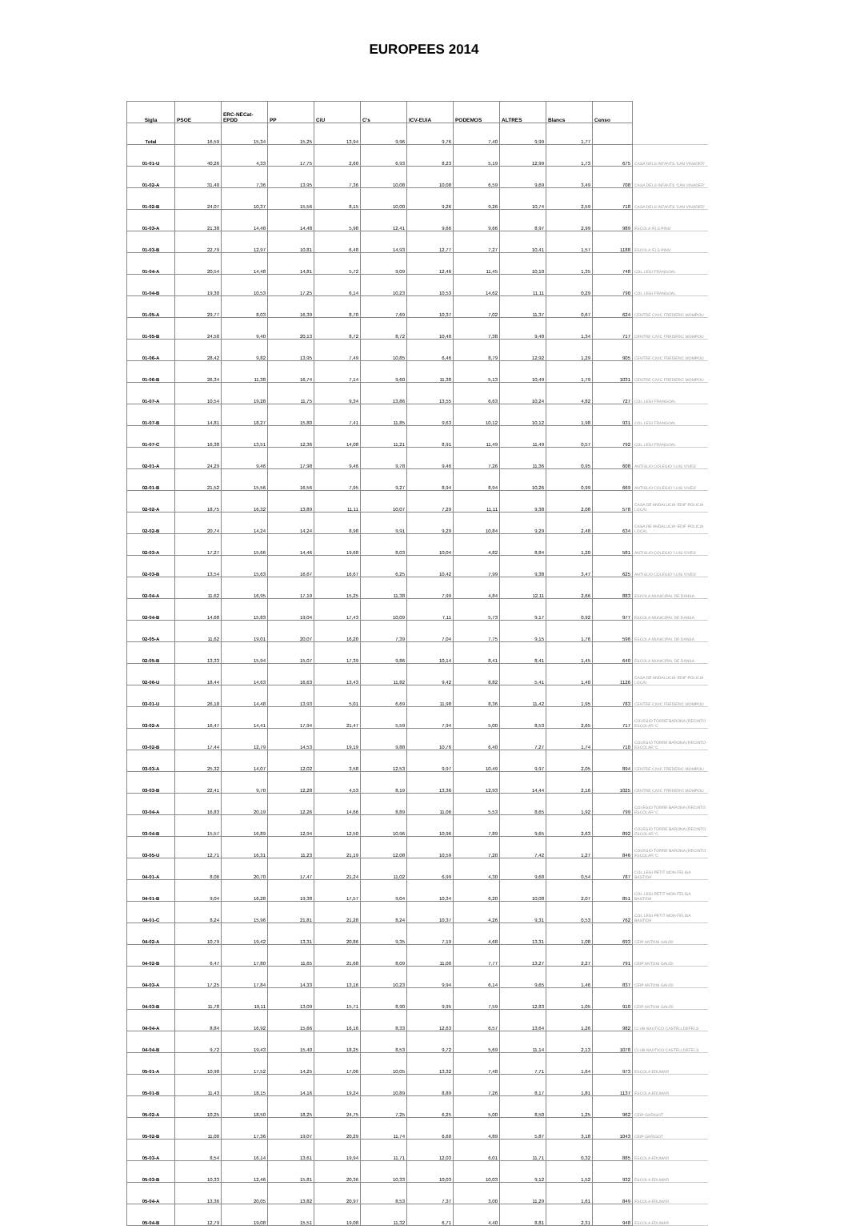EUROPEES 2014
| Sigla | PSOE | ERC-NECat-EPDD | PP | CiU | C's | ICV-EUiA | PODEMOS | ALTRES | Blancs | Censo | |
| --- | --- | --- | --- | --- | --- | --- | --- | --- | --- | --- | --- |
| Total | 16,59 | 15,34 | 15,25 | 13,94 | 9,96 | 9,76 | 7,40 | 9,99 | 1,77 | | |
| 01-01-U | 40,26 | 4,33 | 17,75 | 2,60 | 6,93 | 8,23 | 5,19 | 12,99 | 1,73 | 675 | CASA DELS INFANTS 'CAN VINADER' |
| 01-02-A | 31,40 | 7,36 | 13,95 | 7,36 | 10,08 | 10,08 | 6,59 | 9,69 | 3,49 | 708 | CASA DELS INFANTS 'CAN VINADER' |
| 01-02-B | 24,07 | 10,37 | 15,56 | 8,15 | 10,00 | 9,26 | 9,26 | 10,74 | 2,59 | 718 | CASA DELS INFANTS 'CAN VINADER' |
| 01-03-A | 21,38 | 14,48 | 14,48 | 5,98 | 12,41 | 9,66 | 9,66 | 8,97 | 2,99 | 989 | ESCOLA 'ELS PINS' |
| 01-03-B | 22,79 | 12,97 | 10,81 | 6,48 | 14,93 | 12,77 | 7,27 | 10,41 | 1,57 | 1188 | ESCOLA 'ELS PINS' |
| 01-04-A | 20,54 | 14,48 | 14,81 | 5,72 | 9,09 | 12,46 | 11,45 | 10,10 | 1,35 | 748 | COL.LEGI FRANGOAL |
| 01-04-B | 19,30 | 10,53 | 17,25 | 6,14 | 10,23 | 10,53 | 14,62 | 11,11 | 0,29 | 790 | COL.LEGI FRANGOAL |
| 01-05-A | 29,77 | 8,03 | 16,39 | 8,70 | 7,69 | 10,37 | 7,02 | 11,37 | 0,67 | 624 | CENTRE CIVIC FREDERIC MOMPOU |
| 01-05-B | 24,50 | 9,40 | 20,13 | 8,72 | 8,72 | 10,40 | 7,38 | 9,40 | 1,34 | 717 | CENTRE CIVIC FREDERIC MOMPOU |
| 01-06-A | 28,42 | 9,82 | 13,95 | 7,49 | 10,85 | 6,46 | 8,79 | 12,92 | 1,29 | 905 | CENTRE CIVIC FREDERIC MOMPOU |
| 01-06-B | 26,34 | 11,38 | 16,74 | 7,14 | 9,60 | 11,38 | 5,13 | 10,49 | 1,79 | 1031 | CENTRE CIVIC FREDERIC MOMPOU |
| 01-07-A | 10,54 | 19,28 | 11,75 | 9,34 | 13,86 | 13,55 | 6,63 | 10,24 | 4,82 | 727 | COL.LEGI FRANGOAL |
| 01-07-B | 14,81 | 18,27 | 15,80 | 7,41 | 11,85 | 9,63 | 10,12 | 10,12 | 1,98 | 931 | COL.LEGI FRANGOAL |
| 01-07-C | 16,38 | 13,51 | 12,36 | 14,08 | 11,21 | 8,91 | 11,49 | 11,49 | 0,57 | 792 | COL.LEGI FRANGOAL |
| 02-01-A | 24,29 | 9,46 | 17,98 | 9,46 | 9,78 | 9,46 | 7,26 | 11,36 | 0,95 | 608 | ANTIGUO COLEGIO 'LUIS VIVES' |
| 02-01-B | 21,52 | 15,56 | 16,56 | 7,95 | 9,27 | 8,94 | 8,94 | 10,26 | 0,99 | 669 | ANTIGUO COLEGIO 'LUIS VIVES' |
| 02-02-A | 18,75 | 16,32 | 13,89 | 11,11 | 10,07 | 7,29 | 11,11 | 9,38 | 2,08 | 578 | CASA DE ANDALUCIA' EDIF POLICIA LOCAL |
| 02-02-B | 20,74 | 14,24 | 14,24 | 8,98 | 9,91 | 9,29 | 10,84 | 9,29 | 2,48 | 634 | CASA DE ANDALUCIA' EDIF POLICIA LOCAL |
| 02-03-A | 17,27 | 15,66 | 14,46 | 19,68 | 8,03 | 10,04 | 4,82 | 8,84 | 1,20 | 581 | ANTIGUO COLEGIO 'LUIS VIVES' |
| 02-03-B | 13,54 | 15,63 | 16,67 | 16,67 | 6,25 | 10,42 | 7,99 | 9,38 | 3,47 | 625 | ANTIGUO COLEGIO 'LUIS VIVES' |
| 02-04-A | 11,62 | 16,95 | 17,19 | 15,25 | 11,38 | 7,99 | 4,84 | 12,11 | 2,66 | 883 | ESCOLA MUNICIPAL DE DANSA |
| 02-04-B | 14,68 | 15,83 | 19,04 | 17,43 | 10,09 | 7,11 | 5,73 | 9,17 | 0,92 | 977 | ESCOLA MUNICIPAL DE DANSA |
| 02-05-A | 11,62 | 19,01 | 20,07 | 16,20 | 7,39 | 7,04 | 7,75 | 9,15 | 1,76 | 596 | ESCOLA MUNICIPAL DE DANSA |
| 02-05-B | 13,33 | 15,94 | 15,07 | 17,39 | 9,86 | 10,14 | 8,41 | 8,41 | 1,45 | 640 | ESCOLA MUNICIPAL DE DANSA |
| 02-06-U | 18,44 | 14,63 | 16,63 | 13,43 | 11,82 | 9,42 | 8,82 | 5,41 | 1,40 | 1126 | CASA DE ANDALUCIA' EDIF POLICIA LOCAL |
| 03-01-U | 26,18 | 14,48 | 13,93 | 5,01 | 6,69 | 11,98 | 8,36 | 11,42 | 1,95 | 783 | CENTRE CIVIC FREDERIC MOMPOU |
| 03-02-A | 16,47 | 14,41 | 17,94 | 21,47 | 5,59 | 7,94 | 5,00 | 8,53 | 2,65 | 717 | COLEGIO TORRE BARONA (RECINTO ESCOLAR 'C |
| 03-02-B | 17,44 | 12,79 | 14,53 | 19,19 | 9,88 | 10,76 | 6,40 | 7,27 | 1,74 | 710 | COLEGIO TORRE BARONA (RECINTO ESCOLAR 'C |
| 03-03-A | 25,32 | 14,07 | 12,02 | 3,58 | 12,53 | 9,97 | 10,49 | 9,97 | 2,05 | 894 | CENTRE CIVIC FREDERIC MOMPOU |
| 03-03-B | 22,41 | 9,70 | 12,28 | 4,53 | 8,19 | 13,36 | 12,93 | 14,44 | 2,16 | 1025 | CENTRE CIVIC FREDERIC MOMPOU |
| 03-04-A | 16,83 | 20,19 | 12,26 | 14,66 | 8,89 | 11,06 | 5,53 | 8,65 | 1,92 | 799 | COLEGIO TORRE BARONA (RECINTO ESCOLAR 'C |
| 03-04-B | 15,57 | 16,89 | 12,94 | 12,50 | 10,96 | 10,96 | 7,89 | 9,65 | 2,63 | 892 | COLEGIO TORRE BARONA (RECINTO ESCOLAR 'C |
| 03-05-U | 12,71 | 16,31 | 11,23 | 21,19 | 12,08 | 10,59 | 7,20 | 7,42 | 1,27 | 846 | COLEGIO TORRE BARONA (RECINTO ESCOLAR 'C |
| 04-01-A | 8,06 | 20,70 | 17,47 | 21,24 | 11,02 | 6,99 | 4,30 | 9,68 | 0,54 | 787 | COL.LEGI PETIT MON-FELISA BASTIDA |
| 04-01-B | 9,04 | 16,28 | 19,38 | 17,57 | 9,04 | 10,34 | 6,20 | 10,08 | 2,07 | 851 | COL.LEGI PETIT MON-FELISA BASTIDA |
| 04-01-C | 8,24 | 15,96 | 21,81 | 21,28 | 8,24 | 10,37 | 4,26 | 9,31 | 0,53 | 762 | COL.LEGI PETIT MON-FELISA BASTIDA |
| 04-02-A | 10,79 | 19,42 | 13,31 | 20,86 | 9,35 | 7,19 | 4,68 | 13,31 | 1,08 | 693 | CEIP ANTONI GAUDI |
| 04-02-B | 6,47 | 17,80 | 11,65 | 21,68 | 8,09 | 11,00 | 7,77 | 13,27 | 2,27 | 791 | CEIP ANTONI GAUDI |
| 04-03-A | 17,25 | 17,84 | 14,33 | 13,16 | 10,23 | 9,94 | 6,14 | 9,65 | 1,46 | 837 | CEIP ANTONI GAUDI |
| 04-03-B | 11,78 | 19,11 | 13,09 | 15,71 | 8,90 | 9,95 | 7,59 | 12,83 | 1,05 | 910 | CEIP ANTONI GAUDI |
| 04-04-A | 8,84 | 16,92 | 15,66 | 16,16 | 8,33 | 12,63 | 6,57 | 13,64 | 1,26 | 982 | CLUB NAUTICO CASTELLDEFELS |
| 04-04-B | 9,72 | 19,43 | 15,40 | 18,25 | 8,53 | 9,72 | 5,69 | 11,14 | 2,13 | 1078 | CLUB NAUTICO CASTELLDEFELS |
| 05-01-A | 10,98 | 17,52 | 14,25 | 17,06 | 10,05 | 13,32 | 7,48 | 7,71 | 1,64 | 973 | ESCOLA EDUMAR |
| 05-01-B | 11,43 | 18,15 | 14,16 | 19,24 | 10,89 | 8,89 | 7,26 | 8,17 | 1,81 | 1137 | ESCOLA EDUMAR |
| 05-02-A | 10,25 | 18,50 | 18,25 | 24,75 | 7,25 | 6,25 | 5,00 | 8,50 | 1,25 | 962 | CEIP GARIGOT |
| 05-02-B | 11,00 | 17,36 | 19,07 | 20,29 | 11,74 | 6,60 | 4,89 | 5,87 | 3,18 | 1043 | CEIP GARIGOT |
| 05-03-A | 8,54 | 16,14 | 13,61 | 19,94 | 11,71 | 12,03 | 6,01 | 11,71 | 0,32 | 885 | ESCOLA EDUMAR |
| 05-03-B | 10,33 | 12,46 | 15,81 | 20,36 | 10,33 | 10,03 | 10,03 | 9,12 | 1,52 | 932 | ESCOLA EDUMAR |
| 05-04-A | 13,36 | 20,05 | 13,82 | 20,97 | 8,53 | 7,37 | 3,00 | 11,29 | 1,61 | 849 | ESCOLA EDUMAR |
| 05-04-B | 12,79 | 19,08 | 15,51 | 19,08 | 11,32 | 6,71 | 4,40 | 8,81 | 2,31 | 948 | ESCOLA EDUMAR |